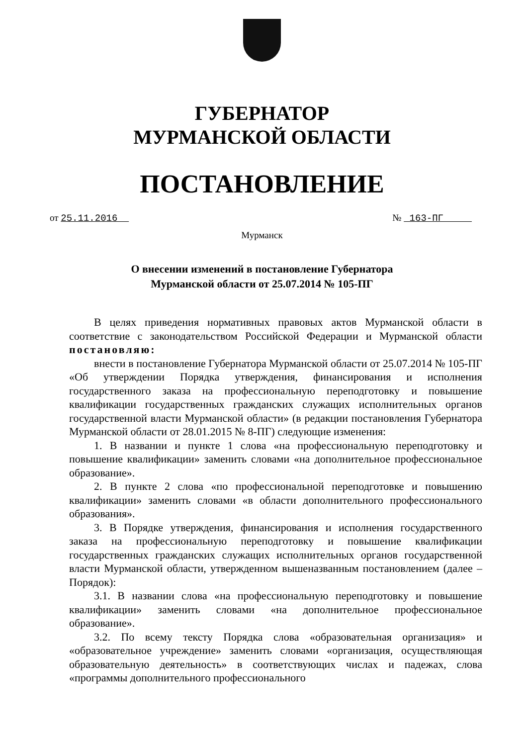ГУБЕРНАТОР
МУРМАНСКОЙ ОБЛАСТИ
ПОСТАНОВЛЕНИЕ
от 25.11.2016 № 163-ПГ
Мурманск
О внесении изменений в постановление Губернатора
Мурманской области от 25.07.2014 № 105-ПГ
В целях приведения нормативных правовых актов Мурманской области в соответствие с законодательством Российской Федерации и Мурманской области постановляю:
внести в постановление Губернатора Мурманской области от 25.07.2014 № 105-ПГ «Об утверждении Порядка утверждения, финансирования и исполнения государственного заказа на профессиональную переподготовку и повышение квалификации государственных гражданских служащих исполнительных органов государственной власти Мурманской области» (в редакции постановления Губернатора Мурманской области от 28.01.2015 № 8-ПГ) следующие изменения:
1. В названии и пункте 1 слова «на профессиональную переподготовку и повышение квалификации» заменить словами «на дополнительное профессиональное образование».
2. В пункте 2 слова «по профессиональной переподготовке и повышению квалификации» заменить словами «в области дополнительного профессионального образования».
3. В Порядке утверждения, финансирования и исполнения государственного заказа на профессиональную переподготовку и повышение квалификации государственных гражданских служащих исполнительных органов государственной власти Мурманской области, утвержденном вышеназванным постановлением (далее – Порядок):
3.1. В названии слова «на профессиональную переподготовку и повышение квалификации» заменить словами «на дополнительное профессиональное образование».
3.2. По всему тексту Порядка слова «образовательная организация» и «образовательное учреждение» заменить словами «организация, осуществляющая образовательную деятельность» в соответствующих числах и падежах, слова «программы дополнительного профессионального